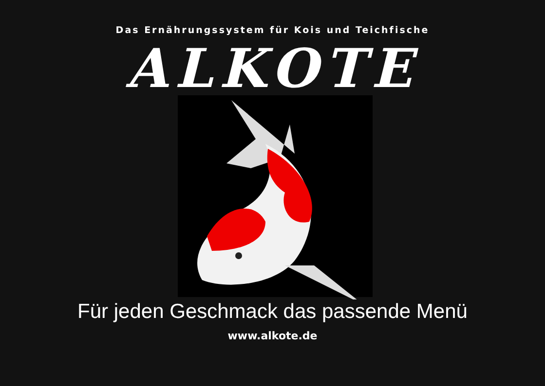Das Ernährungssystem für Kois und Teichfische
ALKOTE
Für jeden Geschmack das passende Menü
www.alkote.de